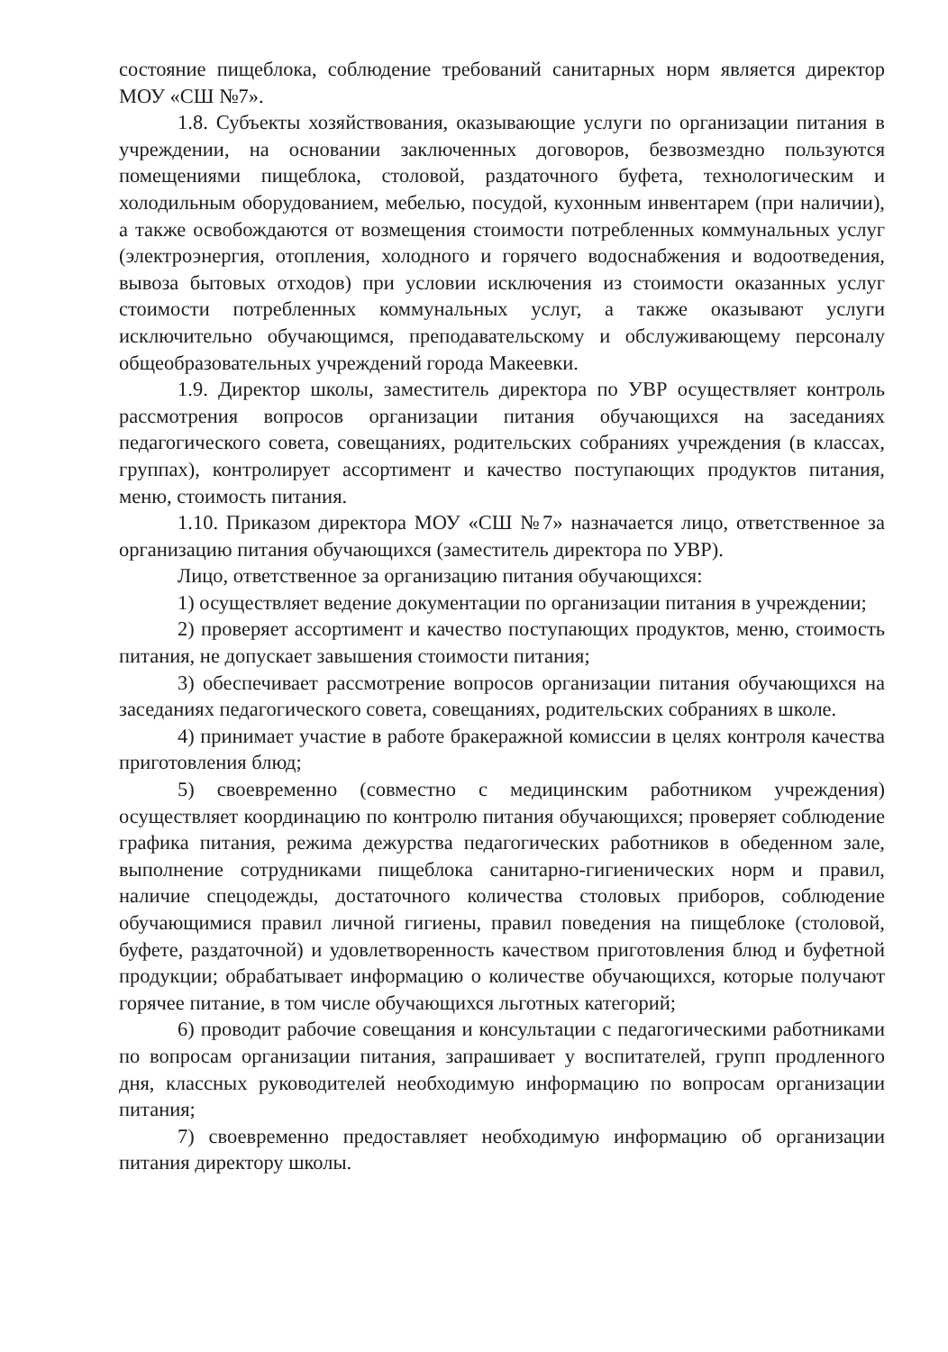состояние пищеблока, соблюдение требований санитарных норм является директор МОУ «СШ №7».
1.8. Субъекты хозяйствования, оказывающие услуги по организации питания в учреждении, на основании заключенных договоров, безвозмездно пользуются помещениями пищеблока, столовой, раздаточного буфета, технологическим и холодильным оборудованием, мебелью, посудой, кухонным инвентарем (при наличии), а также освобождаются от возмещения стоимости потребленных коммунальных услуг (электроэнергия, отопления, холодного и горячего водоснабжения и водоотведения, вывоза бытовых отходов) при условии исключения из стоимости оказанных услуг стоимости потребленных коммунальных услуг, а также оказывают услуги исключительно обучающимся, преподавательскому и обслуживающему персоналу общеобразовательных учреждений города Макеевки.
1.9. Директор школы, заместитель директора по УВР осуществляет контроль рассмотрения вопросов организации питания обучающихся на заседаниях педагогического совета, совещаниях, родительских собраниях учреждения (в классах, группах), контролирует ассортимент и качество поступающих продуктов питания, меню, стоимость питания.
1.10. Приказом директора МОУ «СШ №7» назначается лицо, ответственное за организацию питания обучающихся (заместитель директора по УВР).
Лицо, ответственное за организацию питания обучающихся:
1) осуществляет ведение документации по организации питания в учреждении;
2) проверяет ассортимент и качество поступающих продуктов, меню, стоимость питания, не допускает завышения стоимости питания;
3) обеспечивает рассмотрение вопросов организации питания обучающихся на заседаниях педагогического совета, совещаниях, родительских собраниях в школе.
4) принимает участие в работе бракеражной комиссии в целях контроля качества приготовления блюд;
5) своевременно (совместно с медицинским работником учреждения) осуществляет координацию по контролю питания обучающихся; проверяет соблюдение графика питания, режима дежурства педагогических работников в обеденном зале, выполнение сотрудниками пищеблока санитарно-гигиенических норм и правил, наличие спецодежды, достаточного количества столовых приборов, соблюдение обучающимися правил личной гигиены, правил поведения на пищеблоке (столовой, буфете, раздаточной) и удовлетворенность качеством приготовления блюд и буфетной продукции; обрабатывает информацию о количестве обучающихся, которые получают горячее питание, в том числе обучающихся льготных категорий;
6) проводит рабочие совещания и консультации с педагогическими работниками по вопросам организации питания, запрашивает у воспитателей, групп продленного дня, классных руководителей необходимую информацию по вопросам организации питания;
7) своевременно предоставляет необходимую информацию об организации питания директору школы.